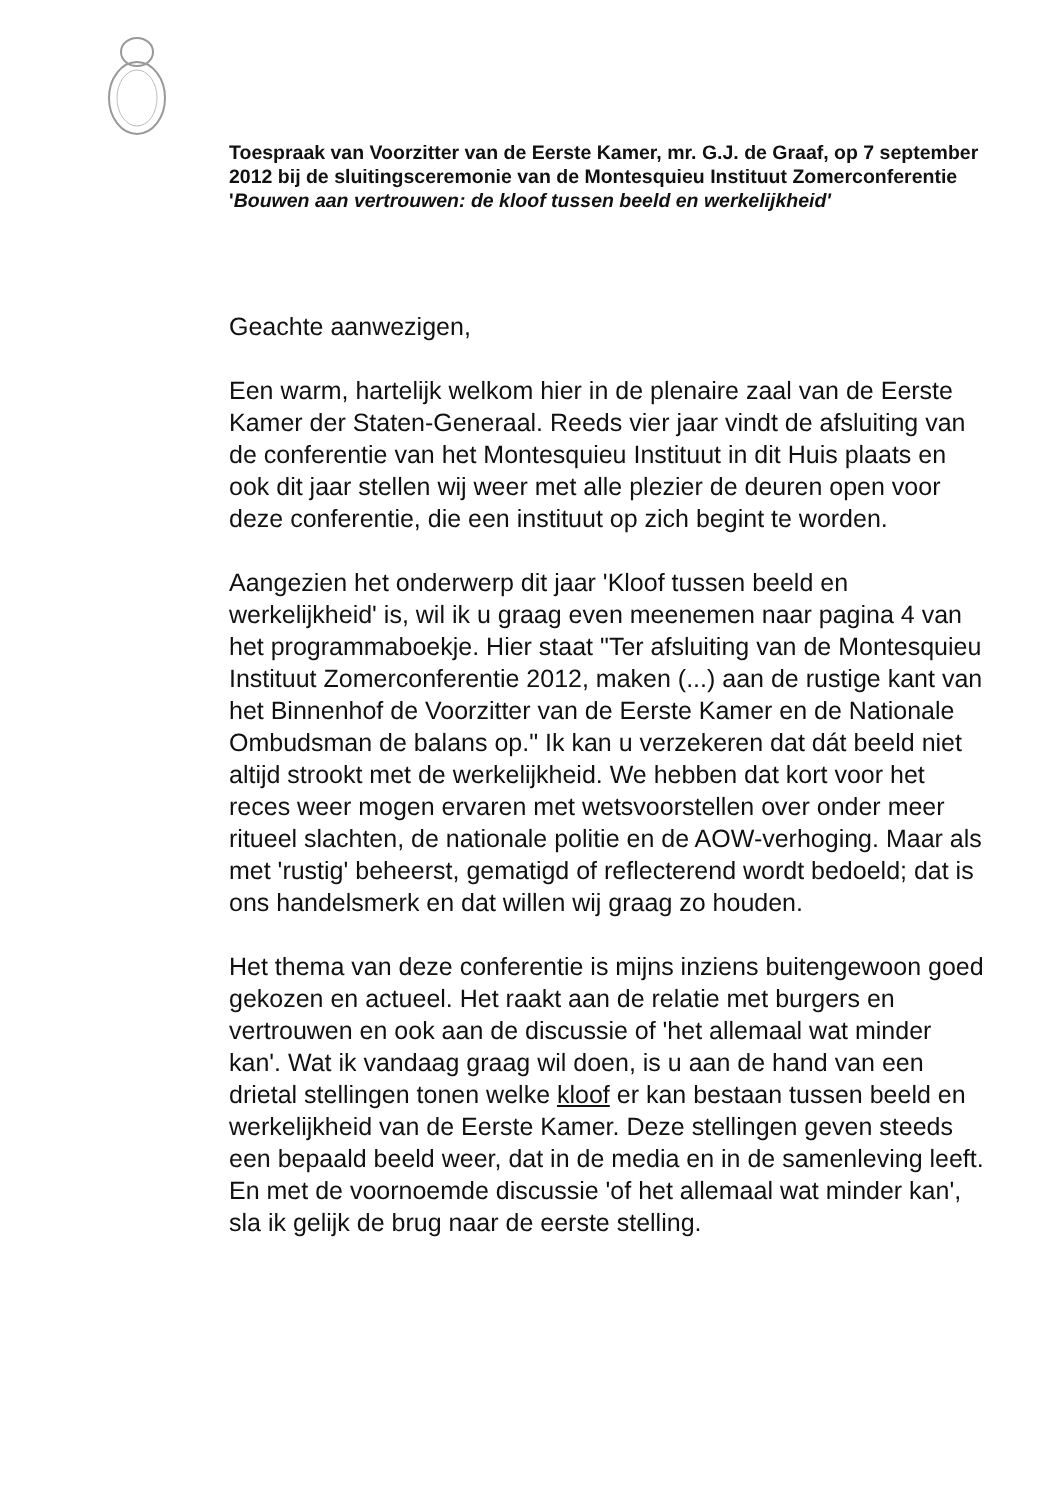Toespraak van Voorzitter van de Eerste Kamer, mr. G.J. de Graaf, op 7 september 2012 bij de sluitingsceremonie van de Montesquieu Instituut Zomerconferentie
'Bouwen aan vertrouwen: de kloof tussen beeld en werkelijkheid'
Geachte aanwezigen,
Een warm, hartelijk welkom hier in de plenaire zaal van de Eerste Kamer der Staten-Generaal. Reeds vier jaar vindt de afsluiting van de conferentie van het Montesquieu Instituut in dit Huis plaats en ook dit jaar stellen wij weer met alle plezier de deuren open voor deze conferentie, die een instituut op zich begint te worden.
Aangezien het onderwerp dit jaar 'Kloof tussen beeld en werkelijkheid' is, wil ik u graag even meenemen naar pagina 4 van het programmaboekje. Hier staat "Ter afsluiting van de Montesquieu Instituut Zomerconferentie 2012, maken (...) aan de rustige kant van het Binnenhof de Voorzitter van de Eerste Kamer en de Nationale Ombudsman de balans op." Ik kan u verzekeren dat dát beeld niet altijd strookt met de werkelijkheid. We hebben dat kort voor het reces weer mogen ervaren met wetsvoorstellen over onder meer ritueel slachten, de nationale politie en de AOW-verhoging. Maar als met 'rustig' beheerst, gematigd of reflecterend wordt bedoeld; dat is ons handelsmerk en dat willen wij graag zo houden.
Het thema van deze conferentie is mijns inziens buitengewoon goed gekozen en actueel. Het raakt aan de relatie met burgers en vertrouwen en ook aan de discussie of 'het allemaal wat minder kan'. Wat ik vandaag graag wil doen, is u aan de hand van een drietal stellingen tonen welke kloof er kan bestaan tussen beeld en werkelijkheid van de Eerste Kamer. Deze stellingen geven steeds een bepaald beeld weer, dat in de media en in de samenleving leeft. En met de voornoemde discussie 'of het allemaal wat minder kan', sla ik gelijk de brug naar de eerste stelling.